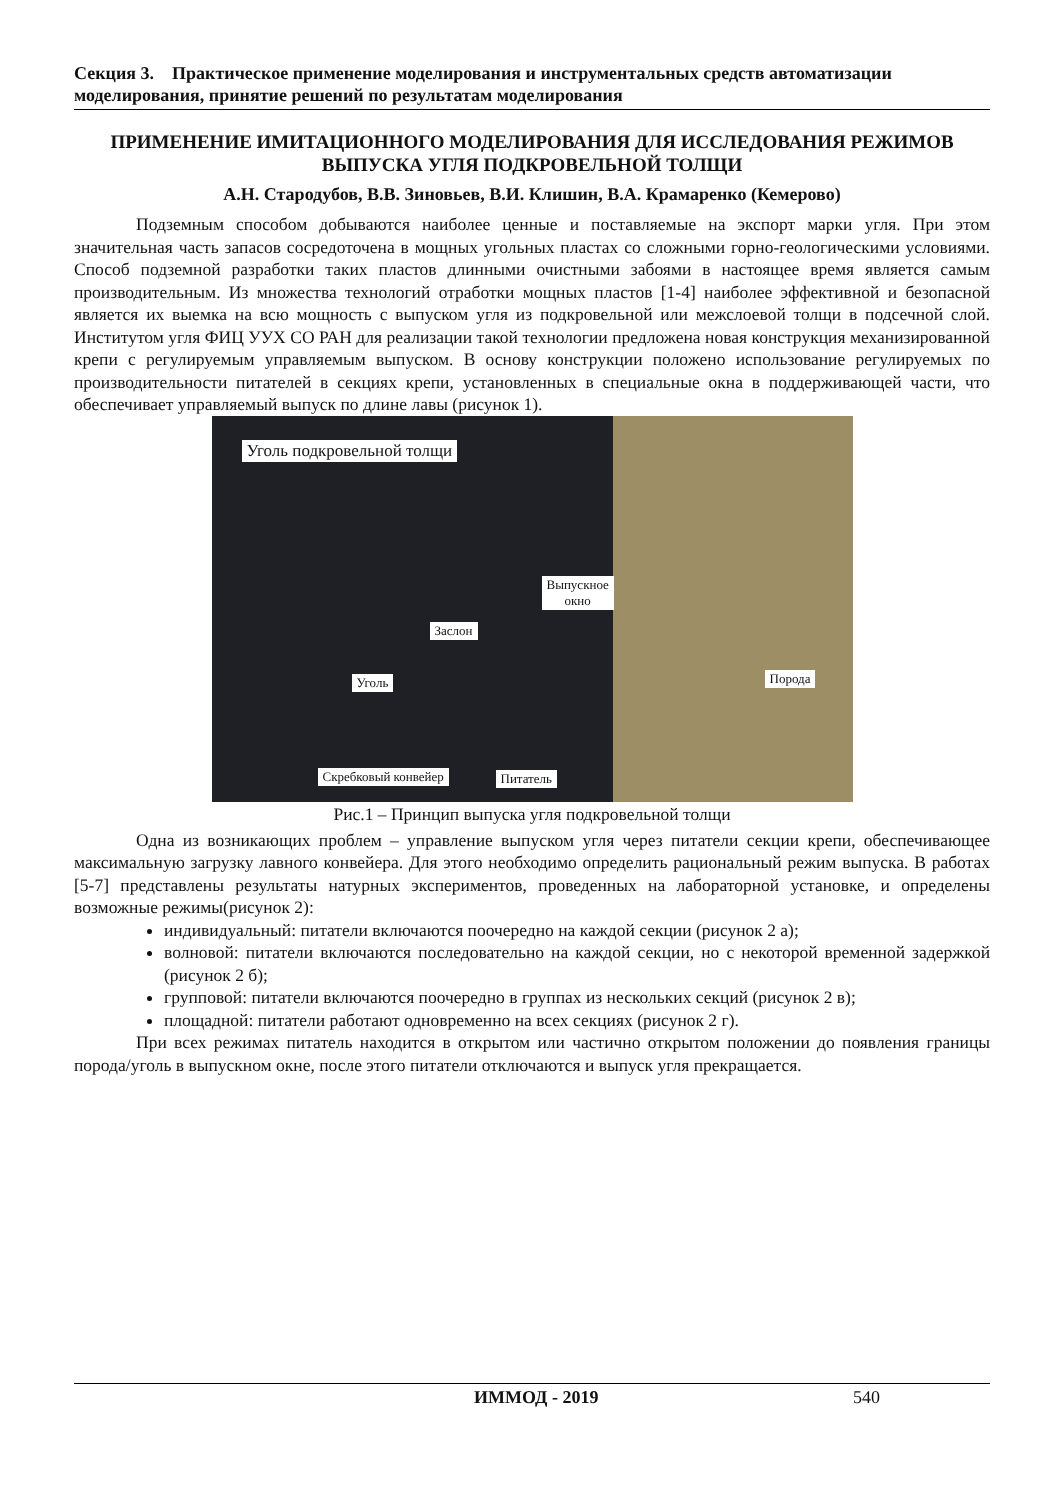Секция 3. Практическое применение моделирования и инструментальных средств автоматизации моделирования, принятие решений по результатам моделирования
ПРИМЕНЕНИЕ ИМИТАЦИОННОГО МОДЕЛИРОВАНИЯ ДЛЯ ИССЛЕДОВАНИЯ РЕЖИМОВ ВЫПУСКА УГЛЯ ПОДКРОВЕЛЬНОЙ ТОЛЩИ
А.Н. Стародубов, В.В. Зиновьев, В.И. Клишин, В.А. Крамаренко (Кемерово)
Подземным способом добываются наиболее ценные и поставляемые на экспорт марки угля. При этом значительная часть запасов сосредоточена в мощных угольных пластах со сложными горно-геологическими условиями. Способ подземной разработки таких пластов длинными очистными забоями в настоящее время является самым производительным. Из множества технологий отработки мощных пластов [1-4] наиболее эффективной и безопасной является их выемка на всю мощность с выпуском угля из подкровельной или межслоевой толщи в подсечной слой. Институтом угля ФИЦ УУХ СО РАН для реализации такой технологии предложена новая конструкция механизированной крепи с регулируемым управляемым выпуском. В основу конструкции положено использование регулируемых по производительности питателей в секциях крепи, установленных в специальные окна в поддерживающей части, что обеспечивает управляемый выпуск по длине лавы (рисунок 1).
Уголь подкровельной толщи
Выпускное
окно
Заслон
Уголь Порода
Скребковый конвейер Питатель
Рис.1 – Принцип выпуска угля подкровельной толщи
Одна из возникающих проблем – управление выпуском угля через питатели секции крепи, обеспечивающее максимальную загрузку лавного конвейера. Для этого необходимо определить рациональный режим выпуска. В работах [5-7] представлены результаты натурных экспериментов, проведенных на лабораторной установке, и определены возможные режимы(рисунок 2):
индивидуальный: питатели включаются поочередно на каждой секции (рисунок 2 а);
волновой: питатели включаются последовательно на каждой секции, но с некоторой временной задержкой (рисунок 2 б);
групповой: питатели включаются поочередно в группах из нескольких секций (рисунок 2 в);
площадной: питатели работают одновременно на всех секциях (рисунок 2 г).
При всех режимах питатель находится в открытом или частично открытом положении до появления границы порода/уголь в выпускном окне, после этого питатели отключаются и выпуск угля прекращается.
ИММОД - 2019 540